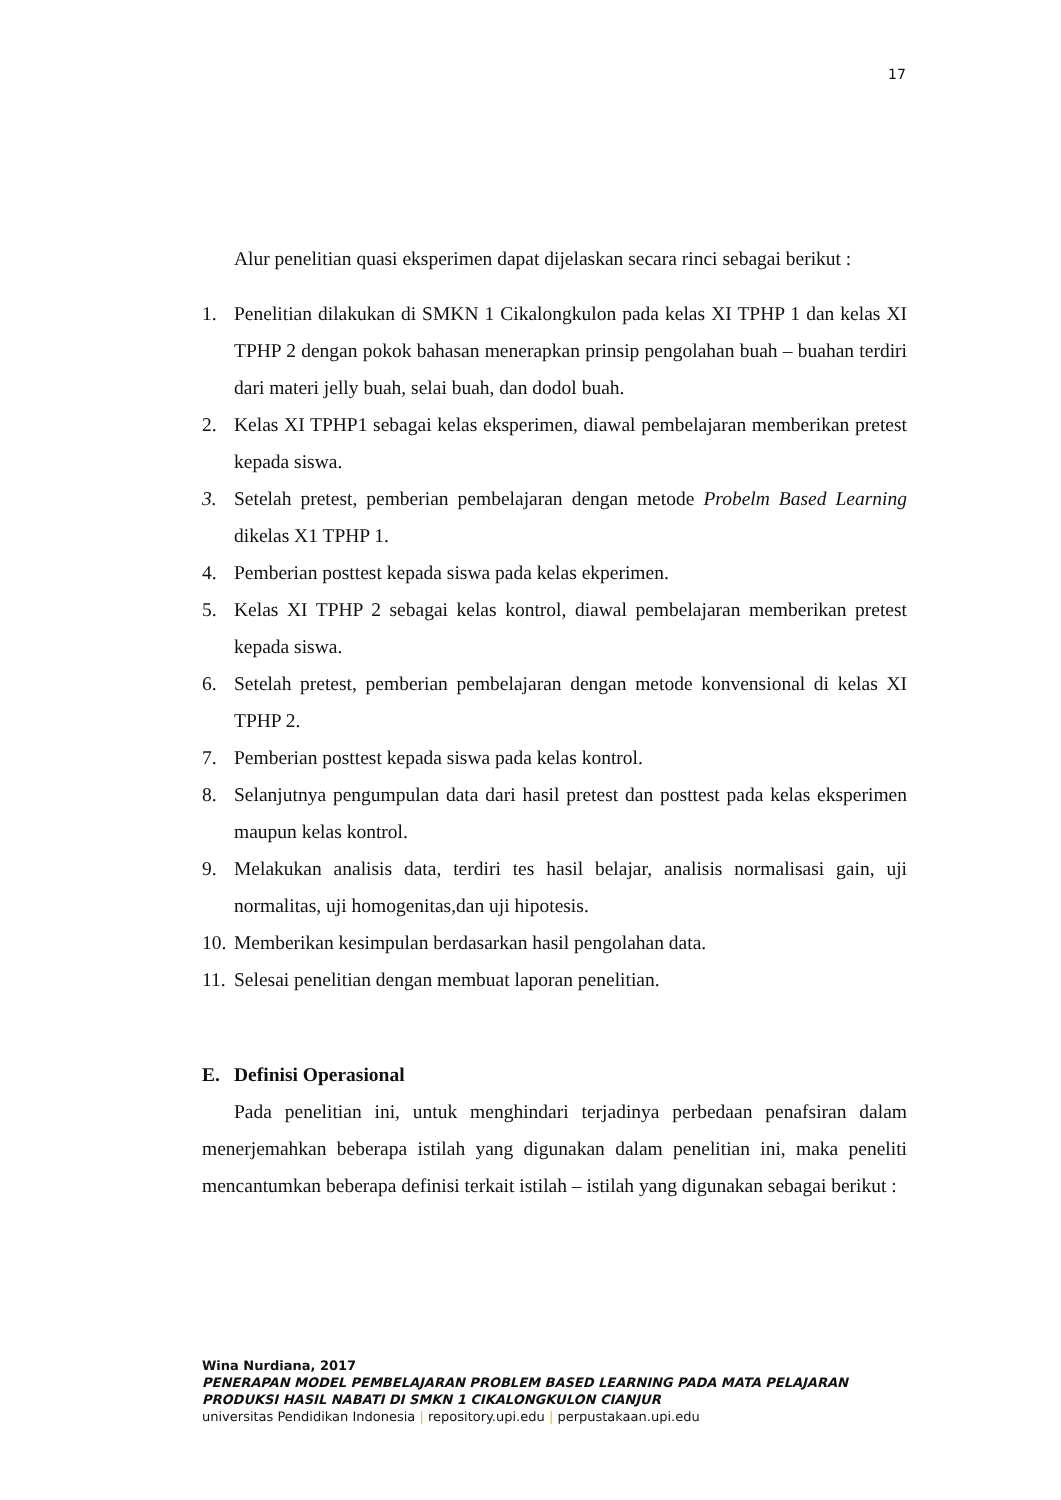17
Alur penelitian quasi eksperimen dapat dijelaskan secara rinci sebagai berikut :
1. Penelitian dilakukan di SMKN 1 Cikalongkulon pada kelas XI TPHP 1 dan kelas XI TPHP 2 dengan pokok bahasan menerapkan prinsip pengolahan buah – buahan terdiri dari materi jelly buah, selai buah, dan dodol buah.
2. Kelas XI TPHP1 sebagai kelas eksperimen, diawal pembelajaran memberikan pretest kepada siswa.
3. Setelah pretest, pemberian pembelajaran dengan metode Probelm Based Learning dikelas X1 TPHP 1.
4. Pemberian posttest kepada siswa pada kelas ekperimen.
5. Kelas XI TPHP 2 sebagai kelas kontrol, diawal pembelajaran memberikan pretest kepada siswa.
6. Setelah pretest, pemberian pembelajaran dengan metode konvensional di kelas XI TPHP 2.
7. Pemberian posttest kepada siswa pada kelas kontrol.
8. Selanjutnya pengumpulan data dari hasil pretest dan posttest pada kelas eksperimen maupun kelas kontrol.
9. Melakukan analisis data, terdiri tes hasil belajar, analisis normalisasi gain, uji normalitas, uji homogenitas,dan uji hipotesis.
10. Memberikan kesimpulan berdasarkan hasil pengolahan data.
11. Selesai penelitian dengan membuat laporan penelitian.
E. Definisi Operasional
Pada penelitian ini, untuk menghindari terjadinya perbedaan penafsiran dalam menerjemahkan beberapa istilah yang digunakan dalam penelitian ini, maka peneliti mencantumkan beberapa definisi terkait istilah – istilah yang digunakan sebagai berikut :
Wina Nurdiana, 2017
PENERAPAN MODEL PEMBELAJARAN PROBLEM BASED LEARNING PADA MATA PELAJARAN
PRODUKSI HASIL NABATI DI SMKN 1 CIKALONGKULON CIANJUR
universitas Pendidikan Indonesia | repository.upi.edu | perpustakaan.upi.edu